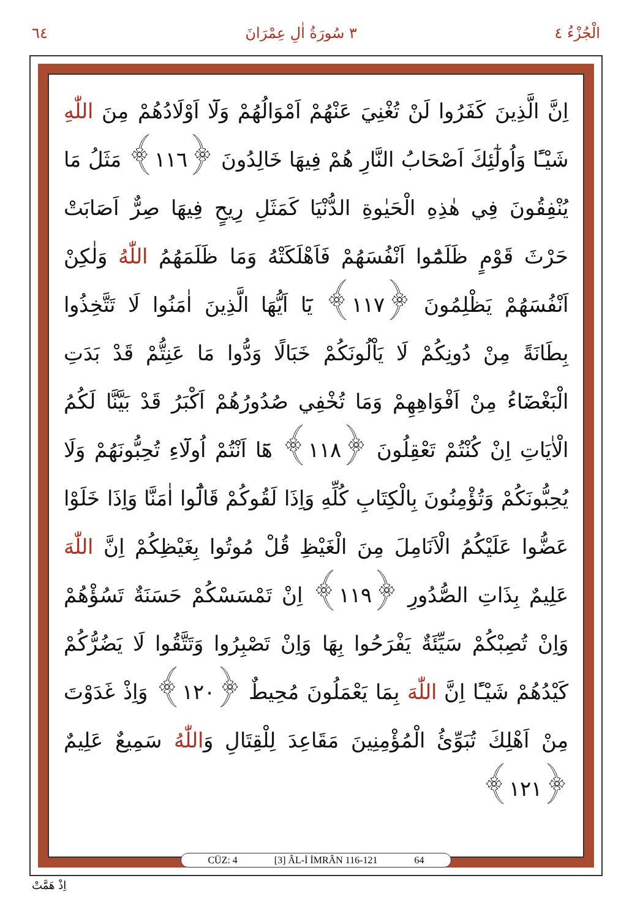٦٤ ٣ سُورَةُ اٰلِ عِمْرَانَ الْجُزْءُ ٤
اِنَّ الَّذِينَ كَفَرُوا لَنْ تُغْنِيَ عَنْهُمْ اَمْوَالُهُمْ وَلَٓا اَوْلَادُهُمْ مِنَ اللّٰهِ شَيْـًٔا وَاُولٰٓئِكَ اَصْحَابُ النَّارِ هُمْ فِيهَا خَالِدُونَ ﴿١١٦﴾ مَثَلُ مَا يُنْفِقُونَ فِي هٰذِهِ الْحَيٰوةِ الدُّنْيَا كَمَثَلِ رِيحٍ فِيهَا صِرٌّ اَصَابَتْ حَرْثَ قَوْمٍ ظَلَمُٓوا اَنْفُسَهُمْ فَاَهْلَكَتْهُ وَمَا ظَلَمَهُمُ اللّٰهُ وَلٰكِنْ اَنْفُسَهُمْ يَظْلِمُونَ ﴿١١٧﴾ يَٓا اَيُّهَا الَّذِينَ اٰمَنُوا لَا تَتَّخِذُوا بِطَانَةً مِنْ دُونِكُمْ لَا يَاْلُونَكُمْ خَبَالًا وَدُّوا مَا عَنِتُّمْ قَدْ بَدَتِ الْبَغْضَٓاءُ مِنْ اَفْوَاهِهِمْ وَمَا تُخْفِي صُدُورُهُمْ اَكْبَرُ قَدْ بَيَّنَّا لَكُمُ الْاٰيَاتِ اِنْ كُنْتُمْ تَعْقِلُونَ ﴿١١٨﴾ هَٓا اَنْتُمْ اُولَٓاءِ تُحِبُّونَهُمْ وَلَا يُحِبُّونَكُمْ وَتُؤْمِنُونَ بِالْكِتَابِ كُلِّهِ وَاِذَا لَقُوكُمْ قَالُٓوا اٰمَنَّا وَاِذَا خَلَوْا عَضُّوا عَلَيْكُمُ الْاَنَامِلَ مِنَ الْغَيْظِ قُلْ مُوتُوا بِغَيْظِكُمْ اِنَّ اللّٰهَ عَلِيمٌ بِذَاتِ الصُّدُورِ ﴿١١٩﴾ اِنْ تَمْسَسْكُمْ حَسَنَةٌ تَسُؤْهُمْ وَاِنْ تُصِبْكُمْ سَيِّئَةٌ يَفْرَحُوا بِهَا وَاِنْ تَصْبِرُوا وَتَتَّقُوا لَا يَضُرُّكُمْ كَيْدُهُمْ شَيْـًٔا اِنَّ اللّٰهَ بِمَا يَعْمَلُونَ مُحِيطٌ ﴿١٢٠﴾ وَاِذْ غَدَوْتَ مِنْ اَهْلِكَ تُبَوِّئُ الْمُؤْمِنِينَ مَقَاعِدَ لِلْقِتَالِ وَاللّٰهُ سَمِيعٌ عَلِيمٌ ﴿١٢١﴾
CÜZ: 4 [3] ÂL-İ İMRÂN 116-121 64
اِذْ هَمَّتْ